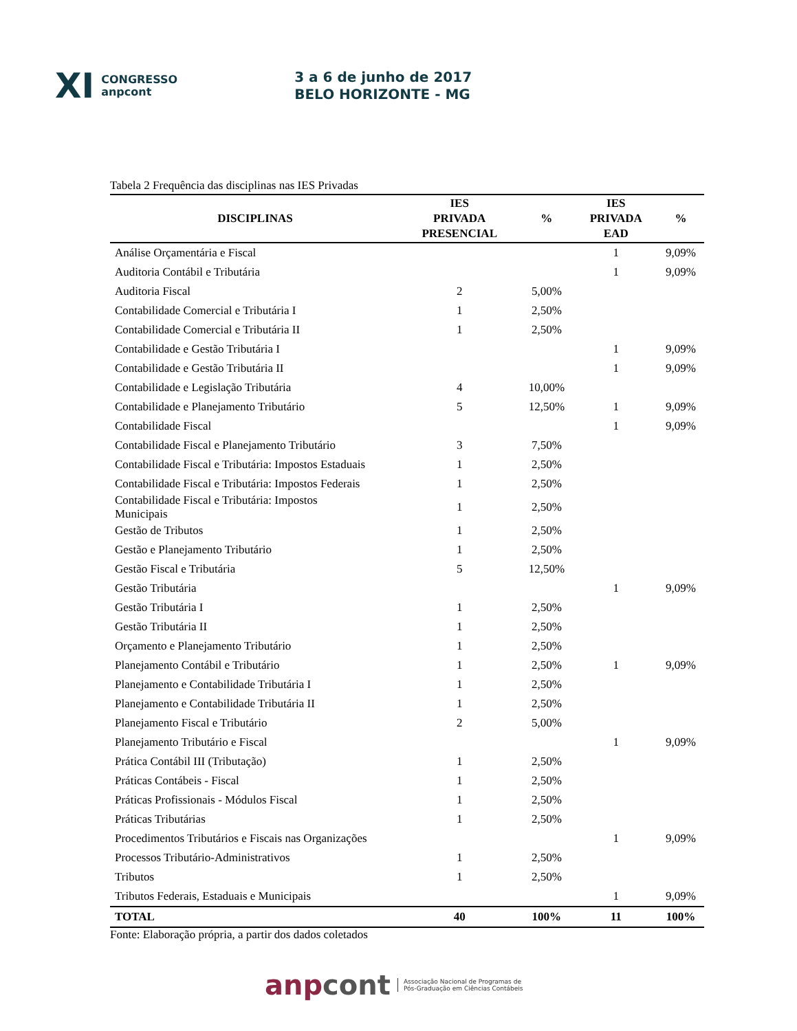XI CONGRESSO
anpcont
3 a 6 de junho de 2017
BELO HORIZONTE - MG
Tabela 2 Frequência das disciplinas nas IES Privadas
| DISCIPLINAS | IES PRIVADA PRESENCIAL | % | IES PRIVADA EAD | % |
| --- | --- | --- | --- | --- |
| Análise Orçamentária e Fiscal | | | 1 | 9,09% |
| Auditoria Contábil e Tributária | | | 1 | 9,09% |
| Auditoria Fiscal | 2 | 5,00% | | |
| Contabilidade Comercial e Tributária I | 1 | 2,50% | | |
| Contabilidade Comercial e Tributária II | 1 | 2,50% | | |
| Contabilidade e Gestão Tributária I | | | 1 | 9,09% |
| Contabilidade e Gestão Tributária II | | | 1 | 9,09% |
| Contabilidade e Legislação Tributária | 4 | 10,00% | | |
| Contabilidade e Planejamento Tributário | 5 | 12,50% | 1 | 9,09% |
| Contabilidade Fiscal | | | 1 | 9,09% |
| Contabilidade Fiscal e Planejamento Tributário | 3 | 7,50% | | |
| Contabilidade Fiscal e Tributária: Impostos Estaduais | 1 | 2,50% | | |
| Contabilidade Fiscal e Tributária: Impostos Federais | 1 | 2,50% | | |
| Contabilidade Fiscal e Tributária: Impostos Municipais | 1 | 2,50% | | |
| Gestão de Tributos | 1 | 2,50% | | |
| Gestão e Planejamento Tributário | 1 | 2,50% | | |
| Gestão Fiscal e Tributária | 5 | 12,50% | | |
| Gestão Tributária | | | 1 | 9,09% |
| Gestão Tributária I | 1 | 2,50% | | |
| Gestão Tributária II | 1 | 2,50% | | |
| Orçamento e Planejamento Tributário | 1 | 2,50% | | |
| Planejamento Contábil e Tributário | 1 | 2,50% | 1 | 9,09% |
| Planejamento e Contabilidade Tributária I | 1 | 2,50% | | |
| Planejamento e Contabilidade Tributária II | 1 | 2,50% | | |
| Planejamento Fiscal e Tributário | 2 | 5,00% | | |
| Planejamento Tributário e Fiscal | | | 1 | 9,09% |
| Prática Contábil III (Tributação) | 1 | 2,50% | | |
| Práticas Contábeis - Fiscal | 1 | 2,50% | | |
| Práticas Profissionais - Módulos Fiscal | 1 | 2,50% | | |
| Práticas Tributárias | 1 | 2,50% | | |
| Procedimentos Tributários e Fiscais nas Organizações | | | 1 | 9,09% |
| Processos Tributário-Administrativos | 1 | 2,50% | | |
| Tributos | 1 | 2,50% | | |
| Tributos Federais, Estaduais e Municipais | | | 1 | 9,09% |
| TOTAL | 40 | 100% | 11 | 100% |
Fonte: Elaboração própria, a partir dos dados coletados
anp cont Associação Nacional de Programas de
Pós-Graduação em Ciências Contábeis